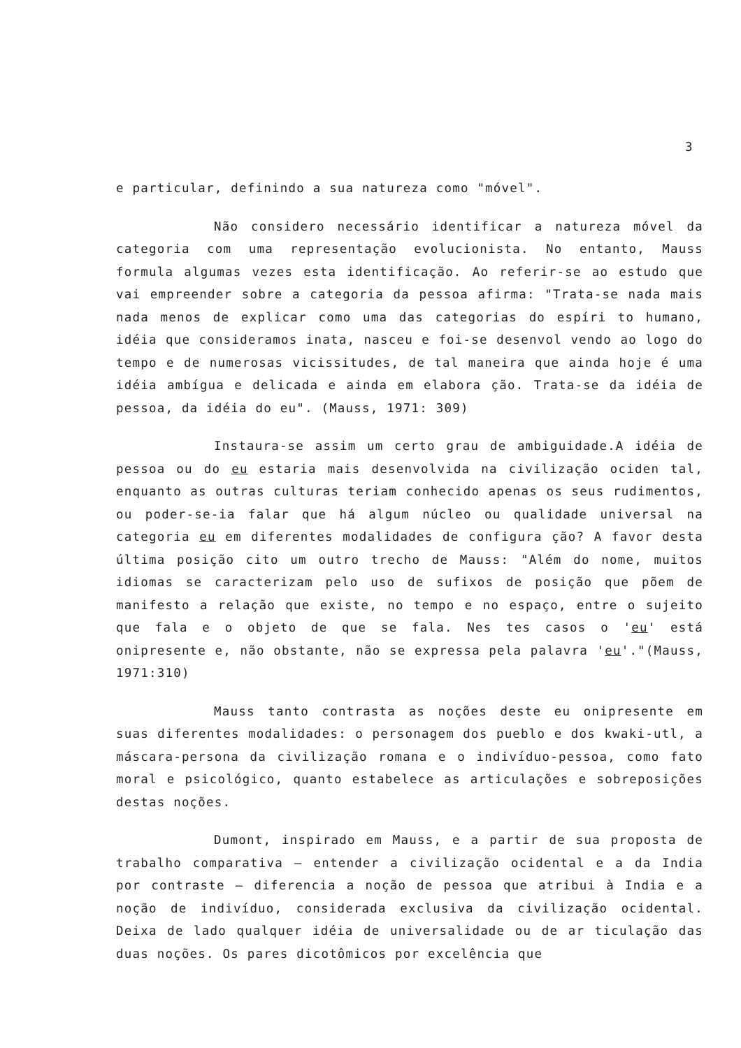3
e particular, definindo a sua natureza como "móvel".
Não considero necessário identificar a natureza móvel da categoria com uma representação evolucionista. No entanto, Mauss formula algumas vezes esta identificação. Ao referir-se ao estudo que vai empreender sobre a categoria da pessoa afirma: "Trata-se nada mais nada menos de explicar como uma das categorias do espíri to humano, idéia que consideramos inata, nasceu e foi-se desenvol vendo ao logo do tempo e de numerosas vicissitudes, de tal maneira que ainda hoje é uma idéia ambígua e delicada e ainda em elabora ção. Trata-se da idéia de pessoa, da idéia do eu". (Mauss, 1971: 309)
Instaura-se assim um certo grau de ambiguidade.A idéia de pessoa ou do eu estaria mais desenvolvida na civilização ociden tal, enquanto as outras culturas teriam conhecido apenas os seus rudimentos, ou poder-se-ia falar que há algum núcleo ou qualidade universal na categoria eu em diferentes modalidades de configura ção? A favor desta última posição cito um outro trecho de Mauss: "Além do nome, muitos idiomas se caracterizam pelo uso de sufixos de posição que põem de manifesto a relação que existe, no tempo e no espaço, entre o sujeito que fala e o objeto de que se fala. Nes tes casos o 'eu' está onipresente e, não obstante, não se expressa pela palavra 'eu'."(Mauss, 1971:310)
Mauss tanto contrasta as noções deste eu onipresente em suas diferentes modalidades: o personagem dos pueblo e dos kwaki-utl, a máscara-persona da civilização romana e o indivíduo-pessoa, como fato moral e psicológico, quanto estabelece as articulações e sobreposições destas noções.
Dumont, inspirado em Mauss, e a partir de sua proposta de trabalho comparativa — entender a civilização ocidental e a da India por contraste — diferencia a noção de pessoa que atribui à India e a noção de indivíduo, considerada exclusiva da civilização ocidental. Deixa de lado qualquer idéia de universalidade ou de ar ticulação das duas noções. Os pares dicotômicos por excelência que